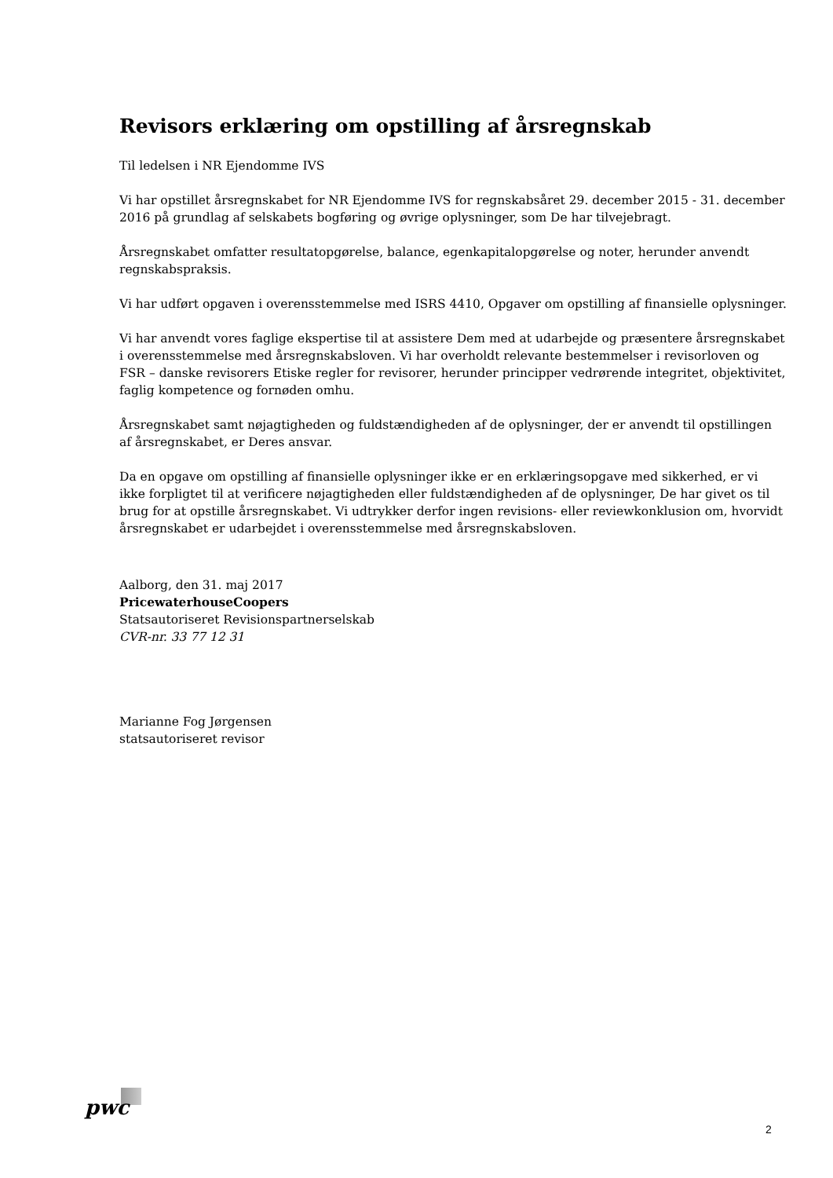Revisors erklæring om opstilling af årsregnskab
Til ledelsen i NR Ejendomme IVS
Vi har opstillet årsregnskabet for NR Ejendomme IVS for regnskabsåret 29. december 2015 - 31. december 2016 på grundlag af selskabets bogføring og øvrige oplysninger, som De har tilvejebragt.
Årsregnskabet omfatter resultatopgørelse, balance, egenkapitalopgørelse og noter, herunder anvendt regnskabspraksis.
Vi har udført opgaven i overensstemmelse med ISRS 4410, Opgaver om opstilling af finansielle oplysninger.
Vi har anvendt vores faglige ekspertise til at assistere Dem med at udarbejde og præsentere årsregnskabet i overensstemmelse med årsregnskabsloven. Vi har overholdt relevante bestemmelser i revisorloven og FSR – danske revisorers Etiske regler for revisorer, herunder principper vedrørende integritet, objektivitet, faglig kompetence og fornøden omhu.
Årsregnskabet samt nøjagtigheden og fuldstændigheden af de oplysninger, der er anvendt til opstillingen af årsregnskabet, er Deres ansvar.
Da en opgave om opstilling af finansielle oplysninger ikke er en erklæringsopgave med sikkerhed, er vi ikke forpligtet til at verificere nøjagtigheden eller fuldstændigheden af de oplysninger, De har givet os til brug for at opstille årsregnskabet. Vi udtrykker derfor ingen revisions- eller reviewkonklusion om, hvorvidt årsregnskabet er udarbejdet i overensstemmelse med årsregnskabsloven.
Aalborg, den 31. maj 2017
PricewaterhouseCoopers
Statsautoriseret Revisionspartnerselskab
CVR-nr. 33 77 12 31
Marianne Fog Jørgensen
statsautoriseret revisor
pwc
2